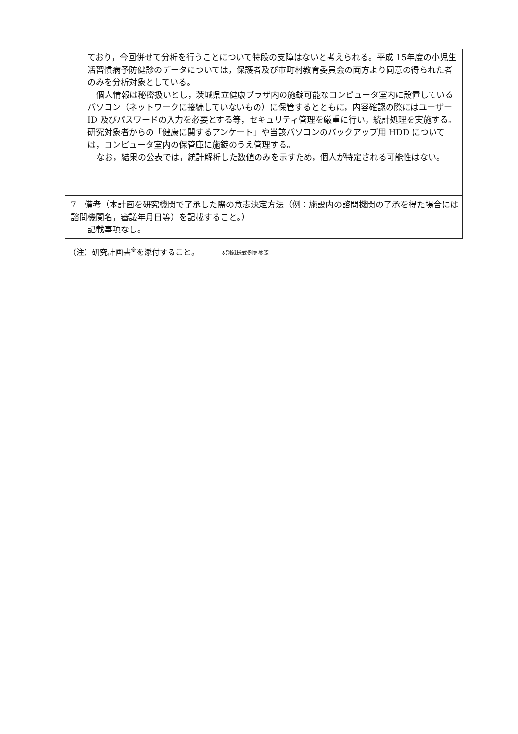ており，今回併せて分析を行うことについて特段の支障はないと考えられる。平成 15年度の小児生活習慣病予防健診のデータについては，保護者及び市町村教育委員会の両方より同意の得られた者のみを分析対象としている。
個人情報は秘密扱いとし，茨城県立健康プラザ内の施錠可能なコンピュータ室内に設置しているパソコン（ネットワークに接続していないもの）に保管するとともに，内容確認の際にはユーザーID 及びパスワードの入力を必要とする等，セキュリティ管理を厳重に行い，統計処理を実施する。研究対象者からの「健康に関するアンケート」や当該パソコンのバックアップ用 HDD については，コンピュータ室内の保管庫に施錠のうえ管理する。
なお，結果の公表では，統計解析した数値のみを示すため，個人が特定される可能性はない。
7　備考（本計画を研究機関で了承した際の意志決定方法（例：施設内の諮問機関の了承を得た場合には諮問機関名，審議年月日等）を記載すること。）
記載事項なし。
（注）研究計画書<sup>※</sup>を添付すること。 ※別紙様式例を参照